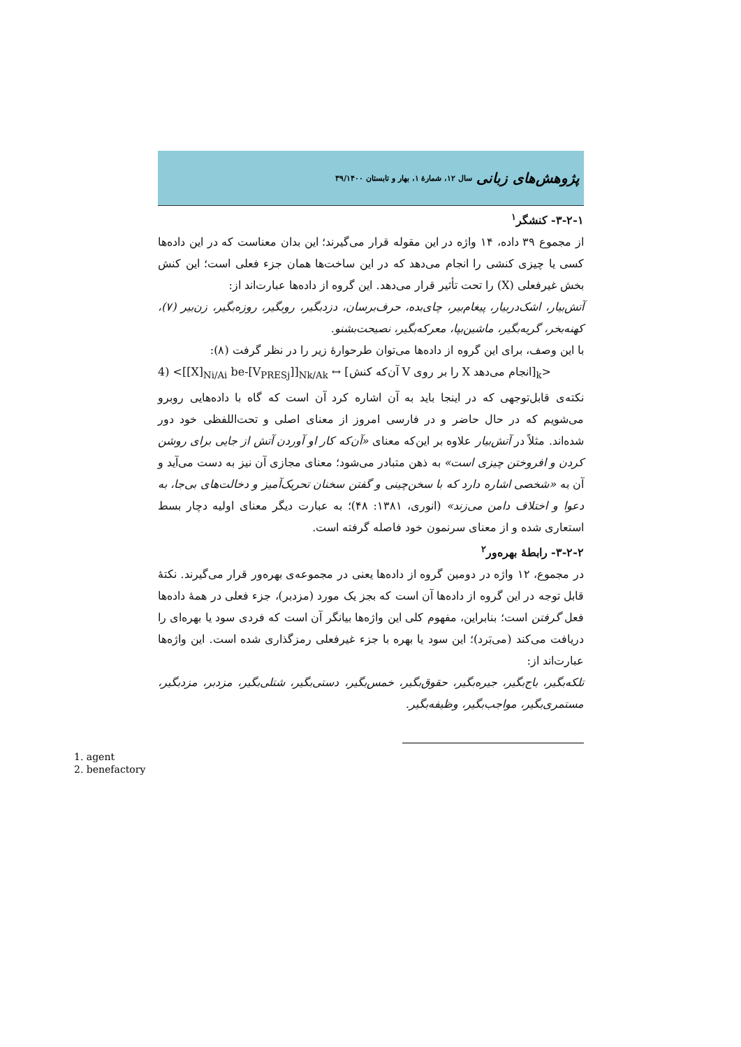پژوهش‌های زبانی سال ۱۲، شمارهٔ ۱، بهار و تابستان ۳۹/۱۴۰۰
۳-۲-۱- کنشگر<sup>۱</sup>
از مجموع ۳۹ داده، ۱۴ واژه در این مقوله قرار می‌گیرند؛ این بدان معناست که در این داده‌ها کسی یا چیزی کنشی را انجام می‌دهد که در این ساخت‌ها همان جزء فعلی است؛ این کنش بخش غیرفعلی (X) را تحت تأثیر قرار می‌دهد. این گروه از داده‌ها عبارت‌اند از:
آتش‌بیار، اشک‌دربیار، پیغام‌بیر، چای‌بده، حرف‌برسان، دزدبگیر، روبگیر، روزه‌بگیر، زن‌بیر (۷)، کهنه‌بخر، گریه‌بگیر، ماشین‌بپا، معرکه‌بگیر، نصیحت‌بشنو.
با این وصف، برای این گروه از داده‌ها می‌توان طرحوارهٔ زیر را در نظر گرفت (۸):
4) <[[X]<sub>Ni/Ai</sub> be-[V<sub>PRESj</sub>]]<sub>Nk/Ak</sub> ↔ [آن‌که کنش V را بر روی X انجام می‌دهد]<sub>k</sub>>
نکته‌ی قابل‌توجهی که در اینجا باید به آن اشاره کرد آن است که گاه با داده‌هایی روبرو می‌شویم که در حال حاضر و در فارسی امروز از معنای اصلی و تحت‌اللفظی خود دور شده‌اند. مثلاً در آتش‌بیار علاوه بر این‌که معنای «آن‌که کار او آوردن آتش از جایی برای روشن کردن و افروختن چیزی است» به ذهن متبادر می‌شود؛ معنای مجازی آن نیز به دست می‌آید و آن به «شخصی اشاره دارد که با سخن‌چینی و گفتن سخنان تحریک‌آمیز و دخالت‌های بی‌جا، به دعوا و اختلاف دامن می‌زند» (انوری، ۱۳۸۱: ۴۸)؛ به عبارت دیگر معنای اولیه دچار بسط استعاری شده و از معنای سرنمون خود فاصله گرفته است.
۳-۲-۲- رابطهٔ بهره‌ور<sup>۲</sup>
در مجموع، ۱۲ واژه در دومین گروه از داده‌ها یعنی در مجموعه‌ی بهره‌ور قرار می‌گیرند. نکتهٔ قابل توجه در این گروه از داده‌ها آن است که بجز یک مورد (مزدبر)، جزء فعلی در همهٔ داده‌ها فعل گرفتن است؛ بنابراین، مفهوم کلی این واژه‌ها بیانگر آن است که فردی سود یا بهره‌ای را دریافت می‌کند (می‌بَرد)؛ این سود یا بهره با جزء غیرفعلی رمزگذاری شده است. این واژه‌ها عبارت‌اند از:
تلکه‌بگیر، باج‌بگیر، جیره‌بگیر، حقوق‌بگیر، خمس‌بگیر، دستی‌بگیر، شتلی‌بگیر، مزدبر، مزدبگیر، مستمری‌بگیر، مواجب‌بگیر، وظیفه‌بگیر.
1. agent
2. benefactory